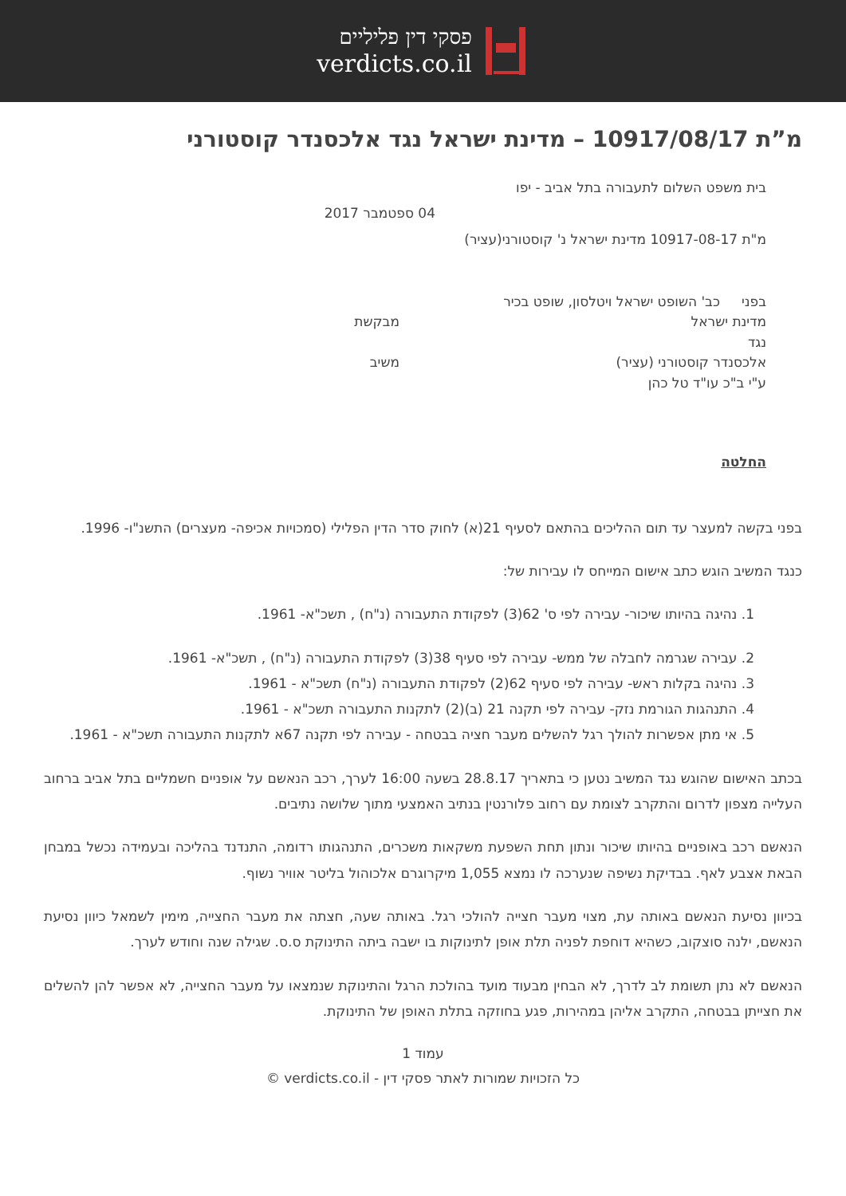פסקי דין פליליים
verdicts.co.il
מ”ת 10917/08/17 – מדינת ישראל נגד אלכסנדר קוסטורני
בית משפט השלום לתעבורה בתל אביב - יפו
04 ספטמבר 2017
מ"ת 10917-08-17 מדינת ישראל נ' קוסטורני(עציר)
בפני כב' השופט ישראל ויטלסון, שופט בכיר
מדינת ישראל מבקשת
נגד
אלכסנדר קוסטורני (עציר) משיב
ע"י ב"כ עו"ד טל כהן
החלטה
בפני בקשה למעצר עד תום ההליכים בהתאם לסעיף 21(א) לחוק סדר הדין הפלילי (סמכויות אכיפה- מעצרים) התשנ"ו- 1996.
כנגד המשיב הוגש כתב אישום המייחס לו עבירות של:
1. נהיגה בהיותו שיכור- עבירה לפי ס' 62(3) לפקודת התעבורה (נ"ח) , תשכ"א- 1961.
2. עבירה שגרמה לחבלה של ממש- עבירה לפי סעיף 38(3) לפקודת התעבורה (נ"ח) , תשכ"א- 1961.
3. נהיגה בקלות ראש- עבירה לפי סעיף 62(2) לפקודת התעבורה (נ"ח) תשכ"א - 1961.
4. התנהגות הגורמת נזק- עבירה לפי תקנה 21 (ב)(2) לתקנות התעבורה תשכ"א - 1961.
5. אי מתן אפשרות להולך רגל להשלים מעבר חציה בבטחה - עבירה לפי תקנה 67א לתקנות התעבורה תשכ"א - 1961.
בכתב האישום שהוגש נגד המשיב נטען כי בתאריך 28.8.17 בשעה 16:00 לערך, רכב הנאשם על אופניים חשמליים בתל אביב ברחוב העלייה מצפון לדרום והתקרב לצומת עם רחוב פלורנטין בנתיב האמצעי מתוך שלושה נתיבים.
הנאשם רכב באופניים בהיותו שיכור ונתון תחת השפעת משקאות משכרים, התנהגותו רדומה, התנדנד בהליכה ובעמידה נכשל במבחן הבאת אצבע לאף. בבדיקת נשיפה שנערכה לו נמצא 1,055 מיקרוגרם אלכוהול בליטר אוויר נשוף.
בכיוון נסיעת הנאשם באותה עת, מצוי מעבר חצייה להולכי רגל. באותה שעה, חצתה את מעבר החצייה, מימין לשמאל כיוון נסיעת הנאשם, ילנה סוצקוב, כשהיא דוחפת לפניה תלת אופן לתינוקות בו ישבה ביתה התינוקת ס.ס. שגילה שנה וחודש לערך.
הנאשם לא נתן תשומת לב לדרך, לא הבחין מבעוד מועד בהולכת הרגל והתינוקת שנמצאו על מעבר החצייה, לא אפשר להן להשלים את חצייתן בבטחה, התקרב אליהן במהירות, פגע בחוזקה בתלת האופן של התינוקת.
עמוד 1
כל הזכויות שמורות לאתר פסקי דין - verdicts.co.il ©